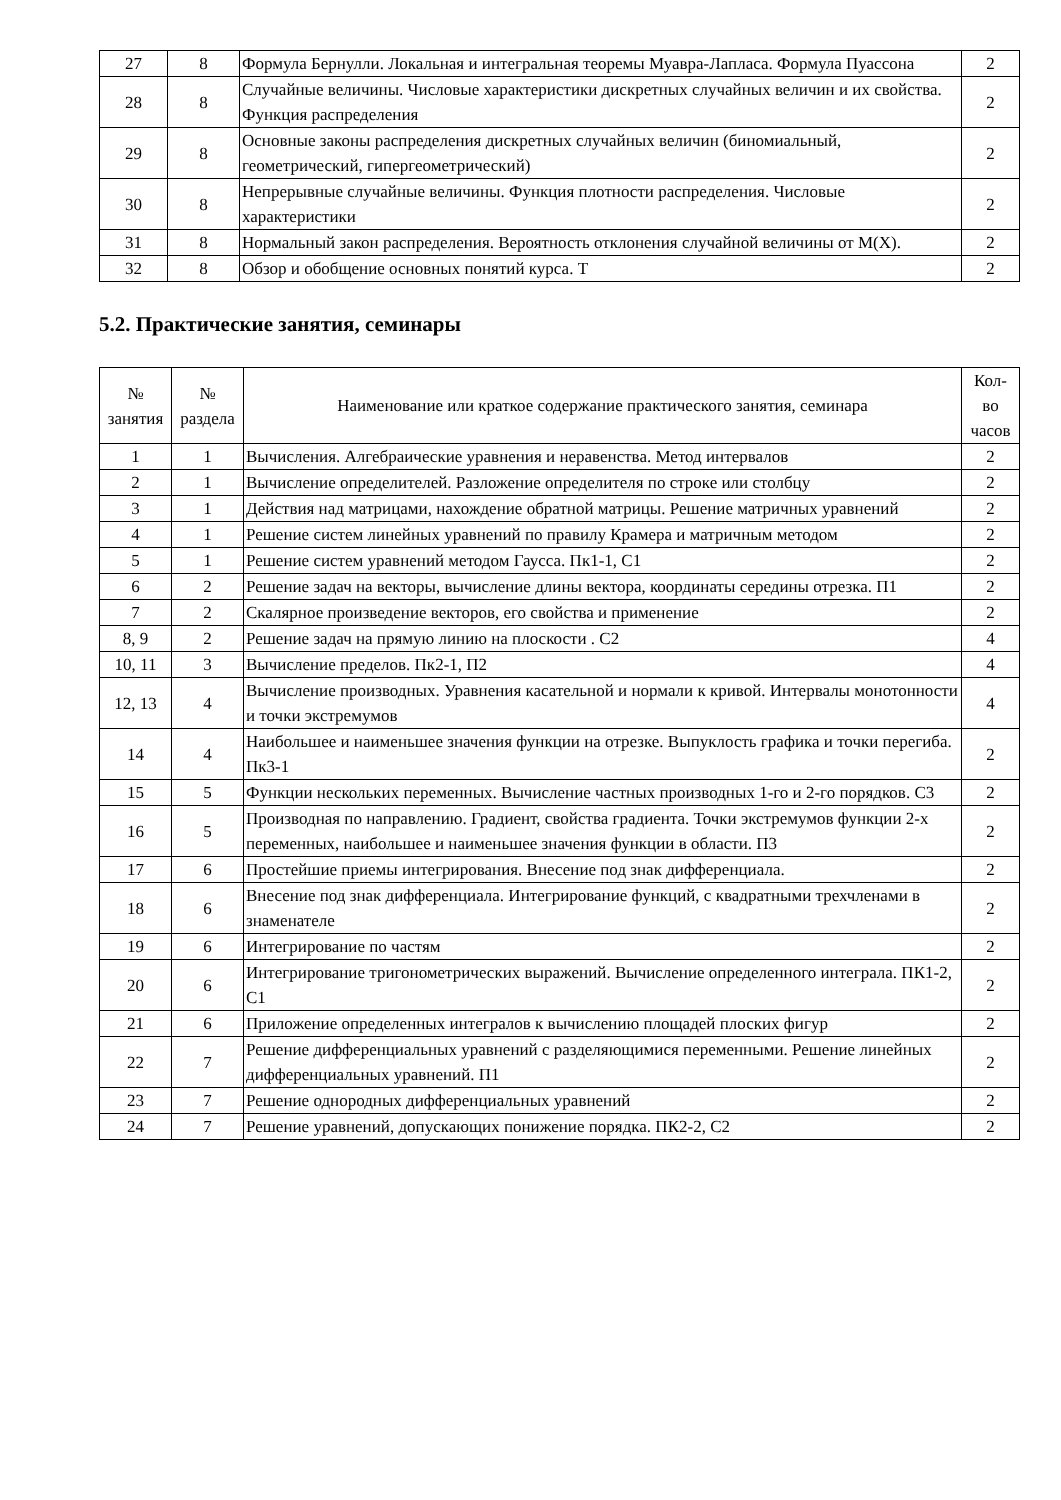| 27 | 8 | Формула Бернулли. Локальная и интегральная теоремы Муавра-Лапласа. Формула Пуассона | 2 |
| 28 | 8 | Случайные величины. Числовые характеристики дискретных случайных величин и их свойства. Функция распределения | 2 |
| 29 | 8 | Основные законы распределения дискретных случайных величин (биномиальный, геометрический, гипергеометрический) | 2 |
| 30 | 8 | Непрерывные случайные величины. Функция плотности распределения. Числовые характеристики | 2 |
| 31 | 8 | Нормальный закон распределения. Вероятность отклонения случайной величины от M(X). | 2 |
| 32 | 8 | Обзор и обобщение основных понятий курса. Т | 2 |
5.2. Практические занятия, семинары
| № занятия | № раздела | Наименование или краткое содержание практического занятия, семинара | Кол- во часов |
| --- | --- | --- | --- |
| 1 | 1 | Вычисления. Алгебраические уравнения и неравенства. Метод интервалов | 2 |
| 2 | 1 | Вычисление определителей. Разложение определителя по строке или столбцу | 2 |
| 3 | 1 | Действия над матрицами, нахождение обратной матрицы. Решение матричных уравнений | 2 |
| 4 | 1 | Решение систем линейных уравнений по правилу Крамера и матричным методом | 2 |
| 5 | 1 | Решение систем уравнений методом Гаусса. Пк1-1, С1 | 2 |
| 6 | 2 | Решение задач на векторы, вычисление длины вектора, координаты середины отрезка. П1 | 2 |
| 7 | 2 | Скалярное произведение векторов, его свойства и применение | 2 |
| 8, 9 | 2 | Решение задач на прямую линию на плоскости . С2 | 4 |
| 10, 11 | 3 | Вычисление пределов. Пк2-1, П2 | 4 |
| 12, 13 | 4 | Вычисление производных. Уравнения касательной и нормали к кривой. Интервалы монотонности и точки экстремумов | 4 |
| 14 | 4 | Наибольшее и наименьшее значения функции на отрезке. Выпуклость графика и точки перегиба. Пк3-1 | 2 |
| 15 | 5 | Функции нескольких переменных. Вычисление частных производных 1-го и 2-го порядков. С3 | 2 |
| 16 | 5 | Производная по направлению. Градиент, свойства градиента. Точки экстремумов функции 2-х переменных, наибольшее и наименьшее значения функции в области. П3 | 2 |
| 17 | 6 | Простейшие приемы интегрирования. Внесение под знак дифференциала. | 2 |
| 18 | 6 | Внесение под знак дифференциала. Интегрирование функций, с квадратными трехчленами в знаменателе | 2 |
| 19 | 6 | Интегрирование по частям | 2 |
| 20 | 6 | Интегрирование тригонометрических выражений. Вычисление определенного интеграла. ПК1-2, С1 | 2 |
| 21 | 6 | Приложение определенных интегралов к вычислению площадей плоских фигур | 2 |
| 22 | 7 | Решение дифференциальных уравнений с разделяющимися переменными. Решение линейных дифференциальных уравнений. П1 | 2 |
| 23 | 7 | Решение однородных дифференциальных уравнений | 2 |
| 24 | 7 | Решение уравнений, допускающих понижение порядка. ПК2-2, С2 | 2 |